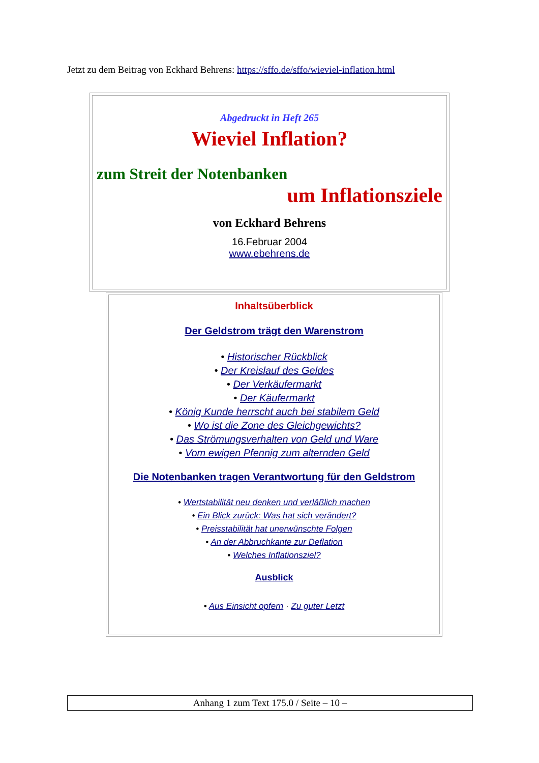Jetzt zu dem Beitrag von Eckhard Behrens: https://sffo.de/sffo/wieviel-inflation.html
Abgedruckt in Heft 265
Wieviel Inflation?
zum Streit der Notenbanken
um Inflationsziele
von Eckhard Behrens
16.Februar 2004
www.ebehrens.de
Inhaltsüberblick
Der Geldstrom trägt den Warenstrom
• Historischer Rückblick
• Der Kreislauf des Geldes
• Der Verkäufermarkt
• Der Käufermarkt
• König Kunde herrscht auch bei stabilem Geld
• Wo ist die Zone des Gleichgewichts?
• Das Strömungsverhalten von Geld und Ware
• Vom ewigen Pfennig zum alternden Geld
Die Notenbanken tragen Verantwortung für den Geldstrom
• Wertstabilität neu denken und verläßlich machen
• Ein Blick zurück: Was hat sich verändert?
• Preisstabilität hat unerwünschte Folgen
• An der Abbruchkante zur Deflation
• Welches Inflationsziel?
Ausblick
• Aus Einsicht opfern · Zu guter Letzt
Anhang 1 zum Text 175.0 / Seite – 10 –